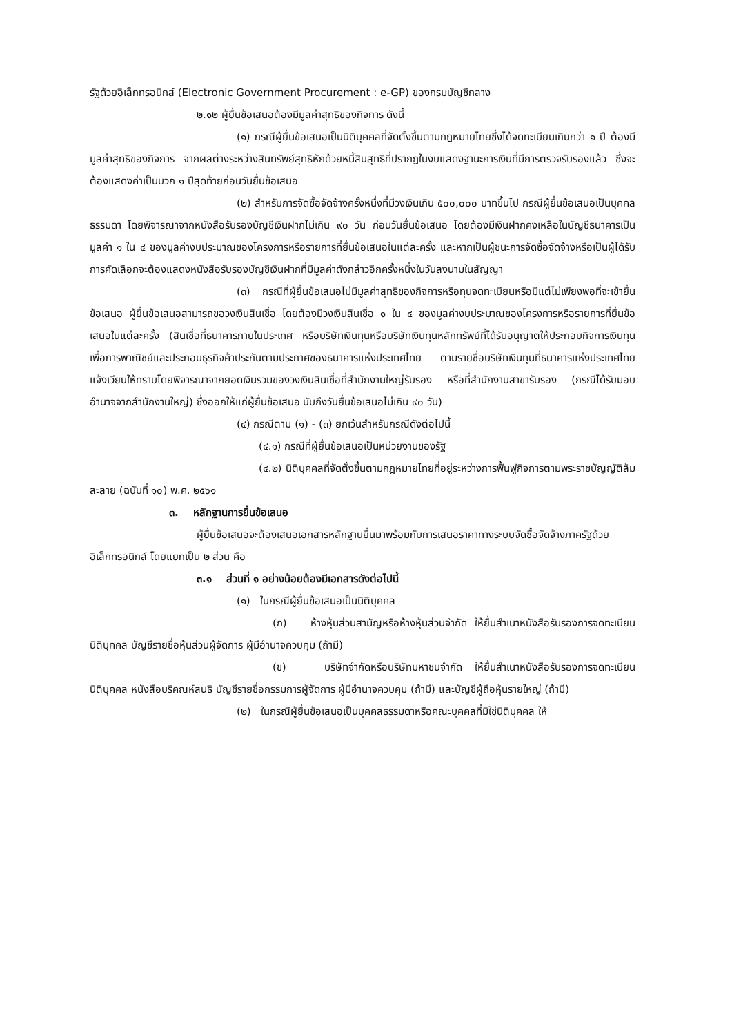รัฐด้วยอิเล็กทรอนิกส์ (Electronic Government Procurement : e-GP) ของกรมบัญชีกลาง
๒.๑๒ ผู้ยื่นข้อเสนอต้องมีมูลค่าสุทธิของกิจการ ดังนี้
(๑) กรณีผู้ยื่นข้อเสนอเป็นนิติบุคคลที่จัดตั้งขึ้นตามกฎหมายไทยซึ่งได้จดทะเบียนเกินกว่า ๑ ปี ต้องมีมูลค่าสุทธิของกิจการ จากผลต่างระหว่างสินทรัพย์สุทธิหักด้วยหนี้สินสุทธิที่ปรากฏในงบแสดงฐานะการเงินที่มีการตรวจรับรองแล้ว ซึ่งจะต้องแสดงค่าเป็นบวก ๑ ปีสุดท้ายก่อนวันยื่นข้อเสนอ
(๒) สำหรับการจัดซื้อจัดจ้างครั้งหนึ่งที่มีวงเงินเกิน ๕๐๐,๐๐๐ บาทขึ้นไป กรณีผู้ยื่นข้อเสนอเป็นบุคคลธรรมดา โดยพิจารณาจากหนังสือรับรองบัญชีเงินฝากไม่เกิน ๙๐ วัน ก่อนวันยื่นข้อเสนอ โดยต้องมีเงินฝากคงเหลือในบัญชีธนาคารเป็นมูลค่า ๑ ใน ๔ ของมูลค่างบประมาณของโครงการหรือรายการที่ยื่นข้อเสนอในแต่ละครั้ง และหากเป็นผู้ชนะการจัดซื้อจัดจ้างหรือเป็นผู้ได้รับการคัดเลือกจะต้องแสดงหนังสือรับรองบัญชีเงินฝากที่มีมูลค่าดังกล่าวอีกครั้งหนึ่งในวันลงนามในสัญญา
(๓) กรณีที่ผู้ยื่นข้อเสนอไม่มีมูลค่าสุทธิของกิจการหรือทุนจดทะเบียนหรือมีแต่ไม่เพียงพอที่จะเข้ายื่นข้อเสนอ ผู้ยื่นข้อเสนอสามารถขอวงเงินสินเชื่อ โดยต้องมีวงเงินสินเชื่อ ๑ ใน ๔ ของมูลค่างบประมาณของโครงการหรือรายการที่ยื่นข้อเสนอในแต่ละครั้ง (สินเชื่อที่ธนาคารภายในประเทศ หรือบริษัทเงินทุนหรือบริษัทเงินทุนหลักทรัพย์ที่ได้รับอนุญาตให้ประกอบกิจการเงินทุนเพื่อการพาณิชย์และประกอบธุรกิจค้าประกันตามประกาศของธนาคารแห่งประเทศไทย ตามรายชื่อบริษัทเงินทุนที่ธนาคารแห่งประเทศไทยแจ้งเวียนให้ทราบโดยพิจารณาจากยอดเงินรวมของวงเงินสินเชื่อที่สำนักงานใหญ่รับรอง หรือที่สำนักงานสาขารับรอง (กรณีได้รับมอบอำนาจจากสำนักงานใหญ่) ซึ่งออกให้แก่ผู้ยื่นข้อเสนอ นับถึงวันยื่นข้อเสนอไม่เกิน ๙๐ วัน)
(๔) กรณีตาม (๑) - (๓) ยกเว้นสำหรับกรณีดังต่อไปนี้
(๔.๑) กรณีที่ผู้ยื่นข้อเสนอเป็นหน่วยงานของรัฐ
(๔.๒) นิติบุคคลที่จัดตั้งขึ้นตามกฎหมายไทยที่อยู่ระหว่างการฟื้นฟูกิจการตามพระราชบัญญัติล้มละลาย (ฉบับที่ ๑๐) พ.ศ. ๒๕๖๑
๓. หลักฐานการยื่นข้อเสนอ
ผู้ยื่นข้อเสนอจะต้องเสนอเอกสารหลักฐานยื่นมาพร้อมกับการเสนอราคาทางระบบจัดซื้อจัดจ้างภาครัฐด้วยอิเล็กทรอนิกส์ โดยแยกเป็น ๒ ส่วน คือ
๓.๑ ส่วนที่ ๑ อย่างน้อยต้องมีเอกสารดังต่อไปนี้
(๑) ในกรณีผู้ยื่นข้อเสนอเป็นนิติบุคคล
(ก) ห้างหุ้นส่วนสามัญหรือห้างหุ้นส่วนจำกัด ให้ยื่นสำเนาหนังสือรับรองการจดทะเบียนนิติบุคคล บัญชีรายชื่อหุ้นส่วนผู้จัดการ ผู้มีอำนาจควบคุม (ถ้ามี)
(ข) บริษัทจำกัดหรือบริษัทมหาชนจำกัด ให้ยื่นสำเนาหนังสือรับรองการจดทะเบียน นิติบุคคล หนังสือบริคณห์สนธิ บัญชีรายชื่อกรรมการผู้จัดการ ผู้มีอำนาจควบคุม (ถ้ามี) และบัญชีผู้ถือหุ้นรายใหญ่ (ถ้ามี)
(๒) ในกรณีผู้ยื่นข้อเสนอเป็นบุคคลธรรมดาหรือคณะบุคคลที่มิใช่นิติบุคคล ให้